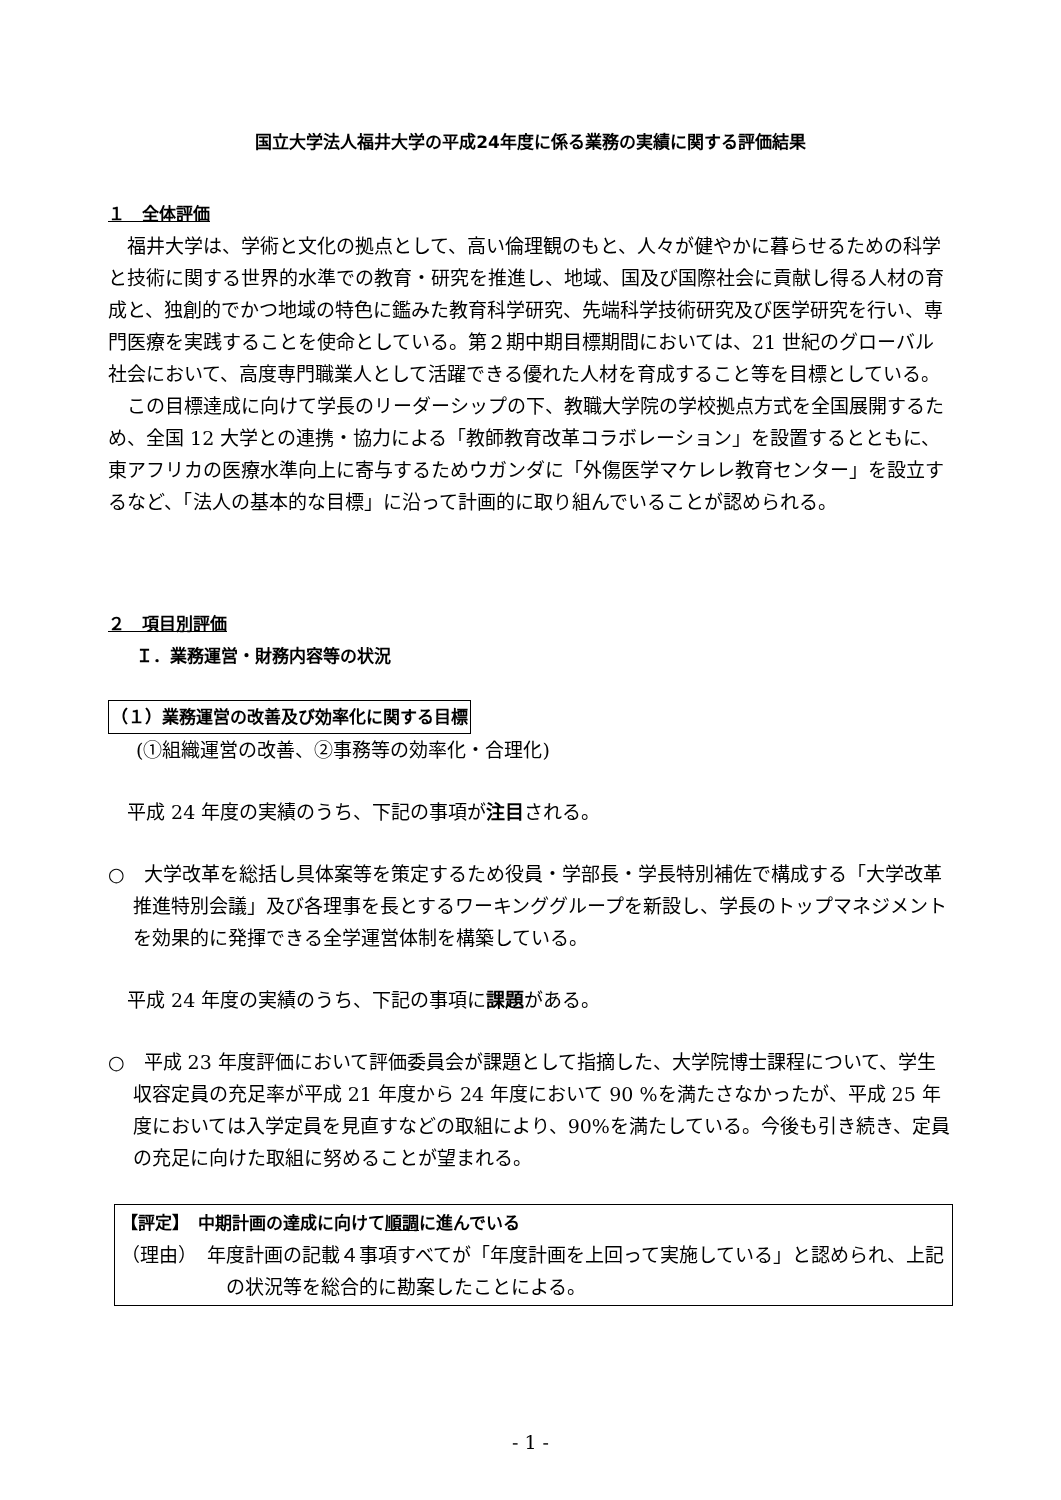国立大学法人福井大学の平成24年度に係る業務の実績に関する評価結果
１　全体評価
福井大学は、学術と文化の拠点として、高い倫理観のもと、人々が健やかに暮らせるための科学と技術に関する世界的水準での教育・研究を推進し、地域、国及び国際社会に貢献し得る人材の育成と、独創的でかつ地域の特色に鑑みた教育科学研究、先端科学技術研究及び医学研究を行い、専門医療を実践することを使命としている。第２期中期目標期間においては、21 世紀のグローバル社会において、高度専門職業人として活躍できる優れた人材を育成すること等を目標としている。
この目標達成に向けて学長のリーダーシップの下、教職大学院の学校拠点方式を全国展開するため、全国 12 大学との連携・協力による「教師教育改革コラボレーション」を設置するとともに、東アフリカの医療水準向上に寄与するためウガンダに「外傷医学マケレレ教育センター」を設立するなど、「法人の基本的な目標」に沿って計画的に取り組んでいることが認められる。
２　項目別評価
Ｉ．業務運営・財務内容等の状況
（１）業務運営の改善及び効率化に関する目標
(①組織運営の改善、②事務等の効率化・合理化)
平成 24 年度の実績のうち、下記の事項が注目される。
○　大学改革を総括し具体案等を策定するため役員・学部長・学長特別補佐で構成する「大学改革推進特別会議」及び各理事を長とするワーキンググループを新設し、学長のトップマネジメントを効果的に発揮できる全学運営体制を構築している。
平成 24 年度の実績のうち、下記の事項に課題がある。
○　平成 23 年度評価において評価委員会が課題として指摘した、大学院博士課程について、学生収容定員の充足率が平成 21 年度から 24 年度において 90 %を満たさなかったが、平成 25 年度においては入学定員を見直すなどの取組により、90%を満たしている。今後も引き続き、定員の充足に向けた取組に努めることが望まれる。
【評定】　中期計画の達成に向けて順調に進んでいる
（理由）　年度計画の記載４事項すべてが「年度計画を上回って実施している」と認められ、上記の状況等を総合的に勘案したことによる。
- 1 -